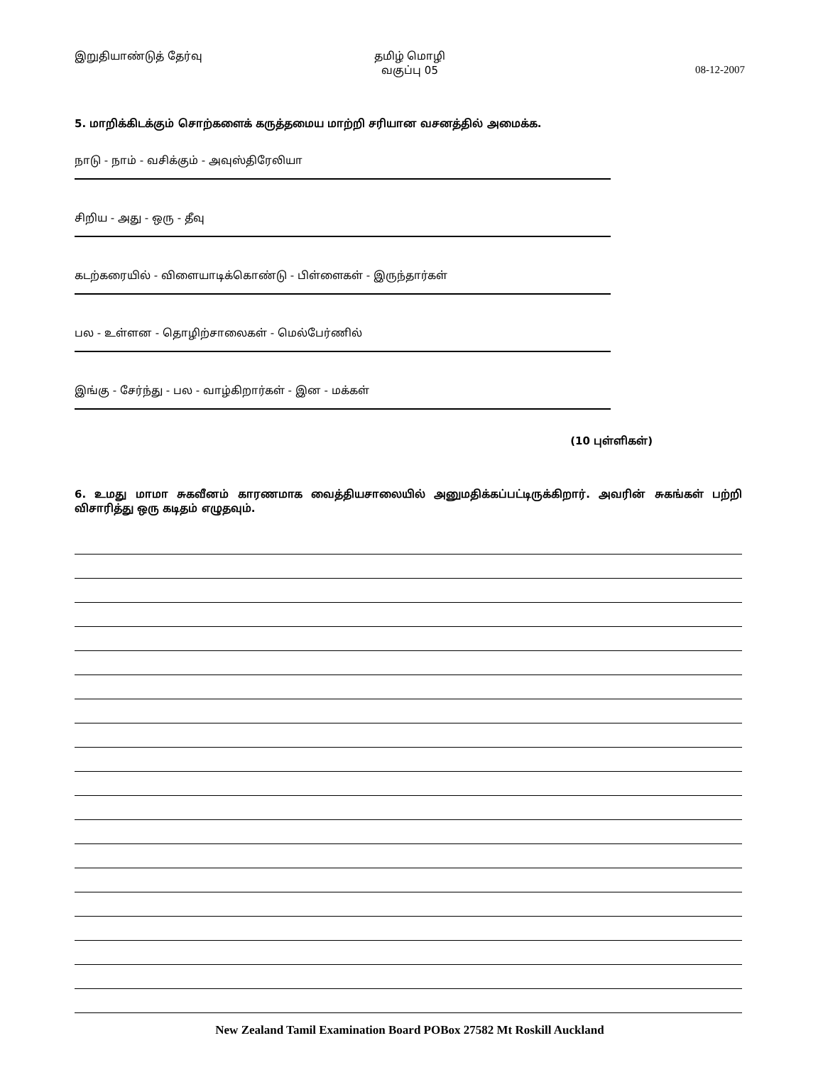இறுதியாண்டுத் தேர்வு தமிழ் மொழி
வகுப்பு 05
08-12-2007
5. மாறிக்கிடக்கும் சொற்களைக் கருத்தமைய மாற்றி சரியான வசனத்தில் அமைக்க.
நாடு - நாம் - வசிக்கும் - அவுஸ்திரேலியா
சிறிய - அது - ஒரு - தீவு
கடற்கரையில் - விளையாடிக்கொண்டு - பிள்ளைகள் - இருந்தார்கள்
பல - உள்ளன - தொழிற்சாலைகள் - மெல்பேர்ணில்
இங்கு - சேர்ந்து - பல - வாழ்கிறார்கள் - இன - மக்கள்
(10 புள்ளிகள்)
6. உமது மாமா சுகவீனம் காரணமாக வைத்தியசாலையில் அனுமதிக்கப்பட்டிருக்கிறார். அவரின் சுகங்கள் பற்றி விசாரித்து ஒரு கடிதம் எழுதவும்.
New Zealand Tamil Examination Board POBox 27582 Mt Roskill Auckland